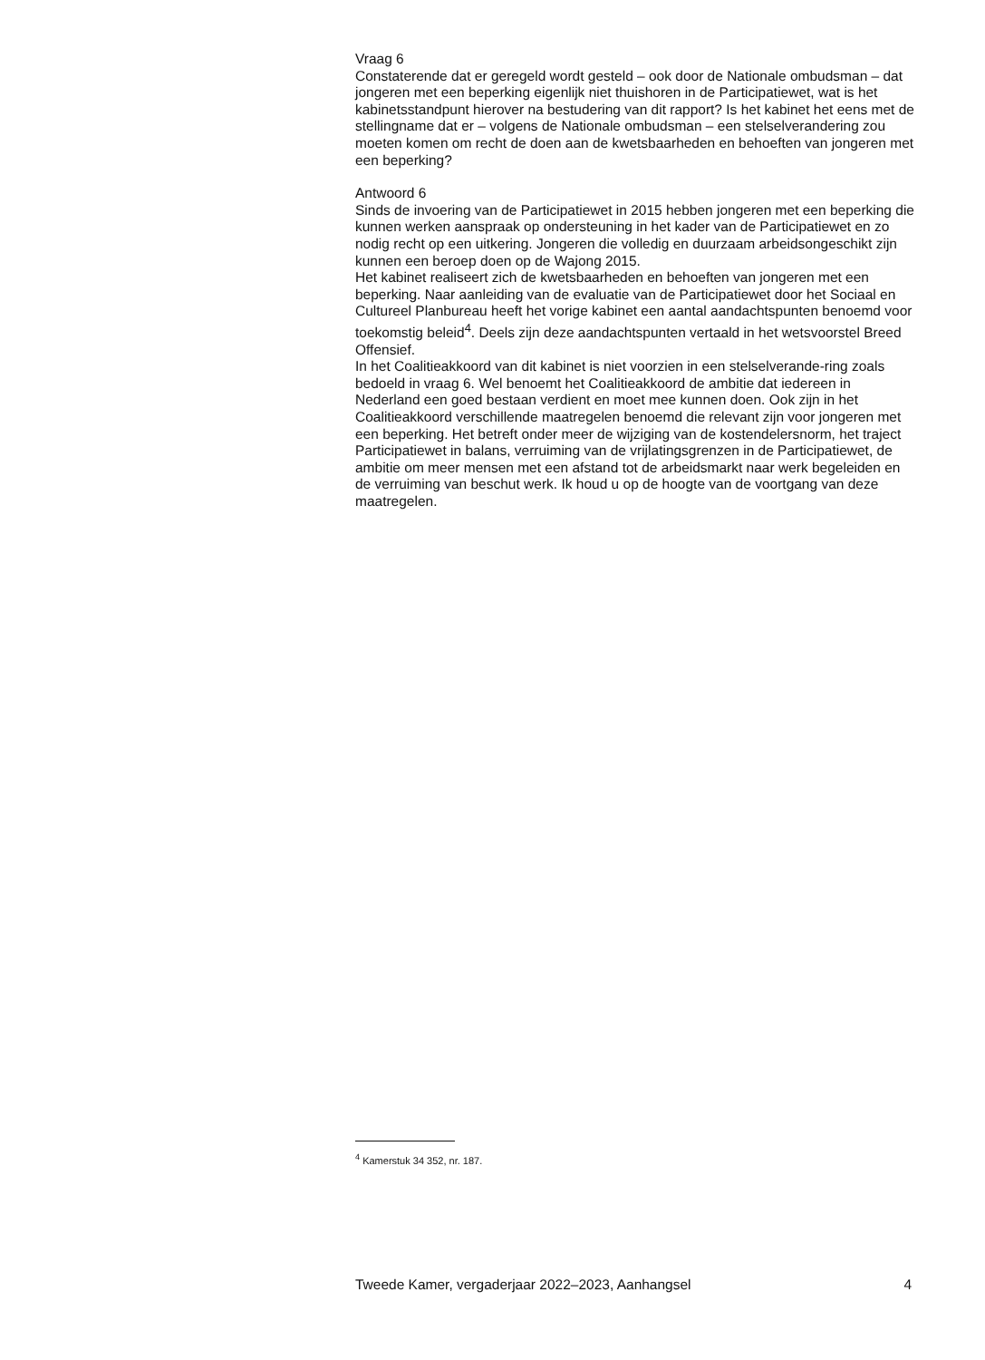Vraag 6
Constaterende dat er geregeld wordt gesteld – ook door de Nationale ombudsman – dat jongeren met een beperking eigenlijk niet thuishoren in de Participatiewet, wat is het kabinetsstandpunt hierover na bestudering van dit rapport? Is het kabinet het eens met de stellingname dat er – volgens de Nationale ombudsman – een stelselverandering zou moeten komen om recht de doen aan de kwetsbaarheden en behoeften van jongeren met een beperking?
Antwoord 6
Sinds de invoering van de Participatiewet in 2015 hebben jongeren met een beperking die kunnen werken aanspraak op ondersteuning in het kader van de Participatiewet en zo nodig recht op een uitkering. Jongeren die volledig en duurzaam arbeidsongeschikt zijn kunnen een beroep doen op de Wajong 2015.
Het kabinet realiseert zich de kwetsbaarheden en behoeften van jongeren met een beperking. Naar aanleiding van de evaluatie van de Participatiewet door het Sociaal en Cultureel Planbureau heeft het vorige kabinet een aantal aandachtspunten benoemd voor toekomstig beleid<sup>4</sup>. Deels zijn deze aandachtspunten vertaald in het wetsvoorstel Breed Offensief.
In het Coalitieakkoord van dit kabinet is niet voorzien in een stelselverande-ring zoals bedoeld in vraag 6. Wel benoemt het Coalitieakkoord de ambitie dat iedereen in Nederland een goed bestaan verdient en moet mee kunnen doen. Ook zijn in het Coalitieakkoord verschillende maatregelen benoemd die relevant zijn voor jongeren met een beperking. Het betreft onder meer de wijziging van de kostendelersnorm, het traject Participatiewet in balans, verruiming van de vrijlatingsgrenzen in de Participatiewet, de ambitie om meer mensen met een afstand tot de arbeidsmarkt naar werk begeleiden en de verruiming van beschut werk. Ik houd u op de hoogte van de voortgang van deze maatregelen.
<sup>4</sup> Kamerstuk 34 352, nr. 187.
Tweede Kamer, vergaderjaar 2022–2023, Aanhangsel 4